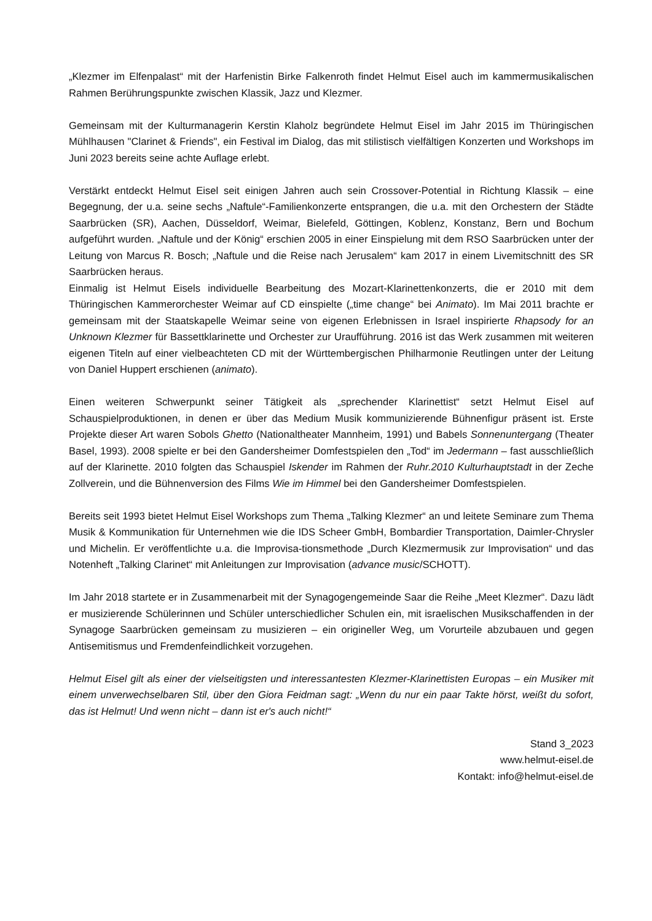„Klezmer im Elfenpalast“ mit der Harfenistin Birke Falkenroth findet Helmut Eisel auch im kammermusikalischen Rahmen Berührungspunkte zwischen Klassik, Jazz und Klezmer.
Gemeinsam mit der Kulturmanagerin Kerstin Klaholz begründete Helmut Eisel im Jahr 2015 im Thüringischen Mühlhausen "Clarinet & Friends", ein Festival im Dialog, das mit stilistisch vielfältigen Konzerten und Workshops im Juni 2023 bereits seine achte Auflage erlebt.
Verstärkt entdeckt Helmut Eisel seit einigen Jahren auch sein Crossover-Potential in Richtung Klassik – eine Begegnung, der u.a. seine sechs „Naftule“-Familienkonzerte entsprangen, die u.a. mit den Orchestern der Städte Saarbrücken (SR), Aachen, Düsseldorf, Weimar, Bielefeld, Göttingen, Koblenz, Konstanz, Bern und Bochum aufgeführt wurden. „Naftule und der König“ erschien 2005 in einer Einspielung mit dem RSO Saarbrücken unter der Leitung von Marcus R. Bosch; „Naftule und die Reise nach Jerusalem“ kam 2017 in einem Livemitschnitt des SR Saarbrücken heraus.
Einmalig ist Helmut Eisels individuelle Bearbeitung des Mozart-Klarinettenkonzerts, die er 2010 mit dem Thüringischen Kammerorchester Weimar auf CD einspielte („time change“ bei Animato). Im Mai 2011 brachte er gemeinsam mit der Staatskapelle Weimar seine von eigenen Erlebnissen in Israel inspirierte Rhapsody for an Unknown Klezmer für Bassettklarinette und Orchester zur Uraufführung. 2016 ist das Werk zusammen mit weiteren eigenen Titeln auf einer vielbeachteten CD mit der Württembergischen Philharmonie Reutlingen unter der Leitung von Daniel Huppert erschienen (animato).
Einen weiteren Schwerpunkt seiner Tätigkeit als „sprechender Klarinettist“ setzt Helmut Eisel auf Schauspielproduktionen, in denen er über das Medium Musik kommunizierende Bühnenfigur präsent ist. Erste Projekte dieser Art waren Sobols Ghetto (Nationaltheater Mannheim, 1991) und Babels Sonnenuntergang (Theater Basel, 1993). 2008 spielte er bei den Gandersheimer Domfestspielen den „Tod“ im Jedermann – fast ausschließlich auf der Klarinette. 2010 folgten das Schauspiel Iskender im Rahmen der Ruhr.2010 Kulturhauptstadt in der Zeche Zollverein, und die Bühnenversion des Films Wie im Himmel bei den Gandersheimer Domfestspielen.
Bereits seit 1993 bietet Helmut Eisel Workshops zum Thema „Talking Klezmer“ an und leitete Seminare zum Thema Musik & Kommunikation für Unternehmen wie die IDS Scheer GmbH, Bombardier Transportation, Daimler-Chrysler und Michelin. Er veröffentlichte u.a. die Improvisa-tionsmethode „Durch Klezmermusik zur Improvisation“ und das Notenheft „Talking Clarinet“ mit Anleitungen zur Improvisation (advance music/SCHOTT).
Im Jahr 2018 startete er in Zusammenarbeit mit der Synagogengemeinde Saar die Reihe „Meet Klezmer“. Dazu lädt er musizierende Schülerinnen und Schüler unterschiedlicher Schulen ein, mit israelischen Musikschaffenden in der Synagoge Saarbrücken gemeinsam zu musizieren – ein origineller Weg, um Vorurteile abzubauen und gegen Antisemitismus und Fremdenfeindlichkeit vorzugehen.
Helmut Eisel gilt als einer der vielseitigsten und interessantesten Klezmer-Klarinettisten Europas – ein Musiker mit einem unverwechselbaren Stil, über den Giora Feidman sagt: „Wenn du nur ein paar Takte hörst, weißt du sofort, das ist Helmut! Und wenn nicht – dann ist er's auch nicht!“
Stand 3_2023
www.helmut-eisel.de
Kontakt: info@helmut-eisel.de